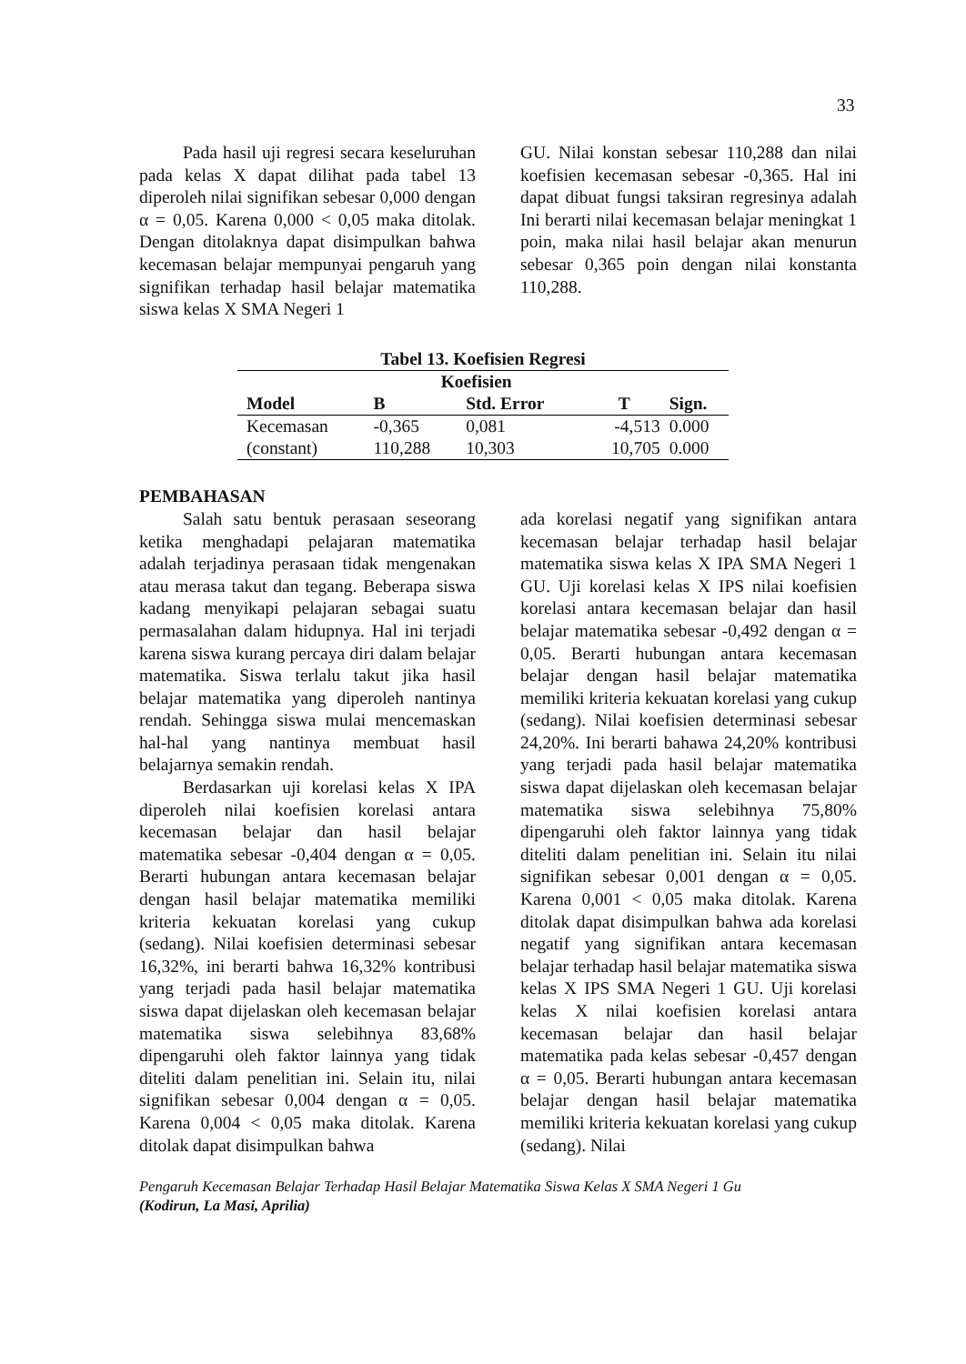33
Pada hasil uji regresi secara keseluruhan pada kelas X dapat dilihat pada tabel 13 diperoleh nilai signifikan sebesar 0,000 dengan α = 0,05. Karena 0,000 < 0,05 maka ditolak. Dengan ditolaknya dapat disimpulkan bahwa kecemasan belajar mempunyai pengaruh yang signifikan terhadap hasil belajar matematika siswa kelas X SMA Negeri 1
GU. Nilai konstan sebesar 110,288 dan nilai koefisien kecemasan sebesar -0,365. Hal ini dapat dibuat fungsi taksiran regresinya adalah Ini berarti nilai kecemasan belajar meningkat 1 poin, maka nilai hasil belajar akan menurun sebesar 0,365 poin dengan nilai konstanta 110,288.
Tabel 13. Koefisien Regresi
| | Koefisien | | | |
| --- | --- | --- | --- | --- |
| Model | B | Std. Error | T | Sign. |
| Kecemasan | -0,365 | 0,081 | -4,513 | 0.000 |
| (constant) | 110,288 | 10,303 | 10,705 | 0.000 |
PEMBAHASAN
Salah satu bentuk perasaan seseorang ketika menghadapi pelajaran matematika adalah terjadinya perasaan tidak mengenakan atau merasa takut dan tegang. Beberapa siswa kadang menyikapi pelajaran sebagai suatu permasalahan dalam hidupnya. Hal ini terjadi karena siswa kurang percaya diri dalam belajar matematika. Siswa terlalu takut jika hasil belajar matematika yang diperoleh nantinya rendah. Sehingga siswa mulai mencemaskan hal-hal yang nantinya membuat hasil belajarnya semakin rendah.
Berdasarkan uji korelasi kelas X IPA diperoleh nilai koefisien korelasi antara kecemasan belajar dan hasil belajar matematika sebesar -0,404 dengan α = 0,05. Berarti hubungan antara kecemasan belajar dengan hasil belajar matematika memiliki kriteria kekuatan korelasi yang cukup (sedang). Nilai koefisien determinasi sebesar 16,32%, ini berarti bahwa 16,32% kontribusi yang terjadi pada hasil belajar matematika siswa dapat dijelaskan oleh kecemasan belajar matematika siswa selebihnya 83,68% dipengaruhi oleh faktor lainnya yang tidak diteliti dalam penelitian ini. Selain itu, nilai signifikan sebesar 0,004 dengan α = 0,05. Karena 0,004 < 0,05 maka ditolak. Karena ditolak dapat disimpulkan bahwa
ada korelasi negatif yang signifikan antara kecemasan belajar terhadap hasil belajar matematika siswa kelas X IPA SMA Negeri 1 GU. Uji korelasi kelas X IPS nilai koefisien korelasi antara kecemasan belajar dan hasil belajar matematika sebesar -0,492 dengan α = 0,05. Berarti hubungan antara kecemasan belajar dengan hasil belajar matematika memiliki kriteria kekuatan korelasi yang cukup (sedang). Nilai koefisien determinasi sebesar 24,20%. Ini berarti bahawa 24,20% kontribusi yang terjadi pada hasil belajar matematika siswa dapat dijelaskan oleh kecemasan belajar matematika siswa selebihnya 75,80% dipengaruhi oleh faktor lainnya yang tidak diteliti dalam penelitian ini. Selain itu nilai signifikan sebesar 0,001 dengan α = 0,05. Karena 0,001 < 0,05 maka ditolak. Karena ditolak dapat disimpulkan bahwa ada korelasi negatif yang signifikan antara kecemasan belajar terhadap hasil belajar matematika siswa kelas X IPS SMA Negeri 1 GU. Uji korelasi kelas X nilai koefisien korelasi antara kecemasan belajar dan hasil belajar matematika pada kelas sebesar -0,457 dengan α = 0,05. Berarti hubungan antara kecemasan belajar dengan hasil belajar matematika memiliki kriteria kekuatan korelasi yang cukup (sedang). Nilai
Pengaruh Kecemasan Belajar Terhadap Hasil Belajar Matematika Siswa Kelas X SMA Negeri 1 Gu
(Kodirun, La Masi, Aprilia)